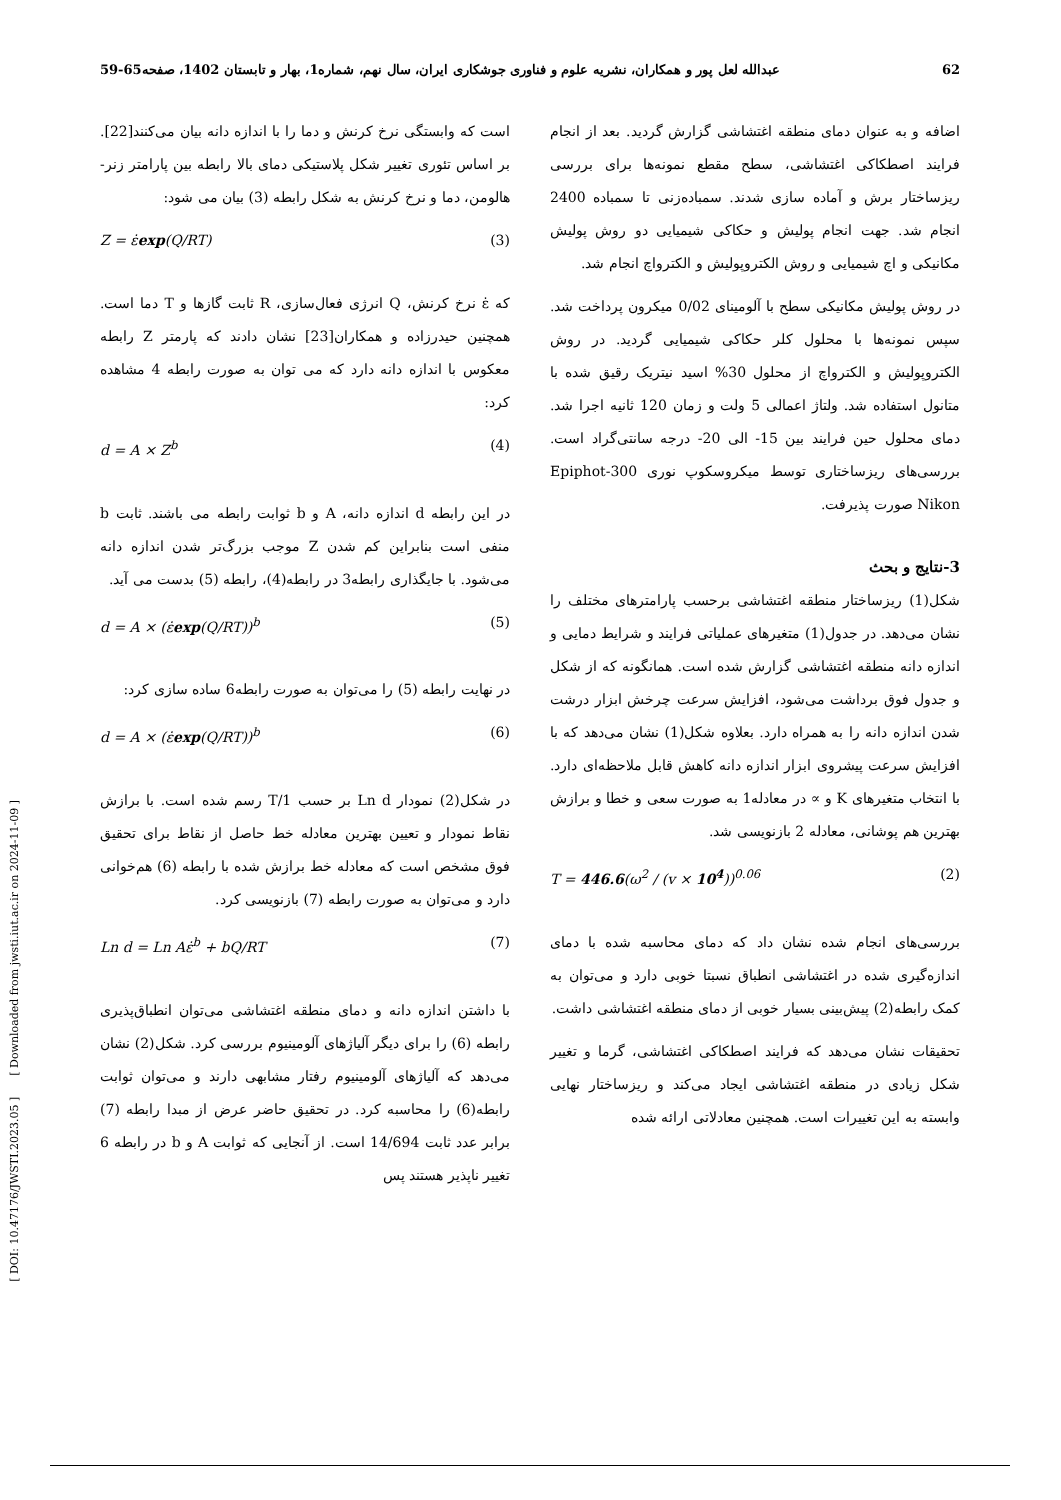62 عبدالله لعل پور و همکاران، نشریه علوم و فناوری جوشکاری ایران، سال نهم، شماره1، بهار و تابستان 1402، صفحه65-59
اضافه و به عنوان دمای منطقه اغتشاشی گزارش گردید. بعد از انجام فرایند اصطکاکی اغتشاشی، سطح مقطع نمونه‌ها برای بررسی ریزساختار برش و آماده سازی شدند. سمباده‌زنی تا سمباده 2400 انجام شد. جهت انجام پولیش و حکاکی شیمیایی دو روش پولیش مکانیکی و اچ شیمیایی و روش الکتروپولیش و الکترواچ انجام شد.
در روش پولیش مکانیکی سطح با آلومینای 0/02 میکرون پرداخت شد. سپس نمونه‌ها با محلول کلر حکاکی شیمیایی گردید. در روش الکتروپولیش و الکترواچ از محلول 30% اسید نیتریک رقیق شده با متانول استفاده شد. ولتاژ اعمالی 5 ولت و زمان 120 ثانیه اجرا شد. دمای محلول حین فرایند بین 15- الی 20- درجه سانتی‌گراد است. بررسی‌های ریزساختاری توسط میکروسکوپ نوری Epiphot-300 Nikon صورت پذیرفت.
3-نتایج و بحث
شکل(1) ریزساختار منطقه اغتشاشی برحسب پارامترهای مختلف را نشان می‌دهد. در جدول(1) متغیرهای عملیاتی فرایند و شرایط دمایی و اندازه دانه منطقه اغتشاشی گزارش شده است. همانگونه که از شکل و جدول فوق برداشت می‌شود، افزایش سرعت چرخش ابزار درشت شدن اندازه دانه را به همراه دارد. بعلاوه شکل(1) نشان می‌دهد که با افزایش سرعت پیشروی ابزار اندازه دانه کاهش قابل ملاحظه‌ای دارد. با انتخاب متغیرهای K و ∝ در معادله1 به صورت سعی و خطا و برازش بهترین هم پوشانی، معادله 2 بازنویسی شد.
T = 446.6(ω<sup>2</sup> / (v × 10<sup>4</sup>))<sup>0.06</sup> (2)
بررسی‌های انجام شده نشان داد که دمای محاسبه شده با دمای اندازه‌گیری شده در اغتشاشی انطباق نسبتا خوبی دارد و می‌توان به کمک رابطه(2) پیش‌بینی بسیار خوبی از دمای منطقه اغتشاشی داشت.
تحقیقات نشان می‌دهد که فرایند اصطکاکی اغتشاشی، گرما و تغییر شکل زیادی در منطقه اغتشاشی ایجاد می‌کند و ریزساختار نهایی وابسته به این تغییرات است. همچنین معادلاتی ارائه شده
است که وابستگی نرخ کرنش و دما را با اندازه دانه بیان می‌کنند[22]. بر اساس تئوری تغییر شکل پلاستیکی دمای بالا رابطه بین پارامتر زنر-هالومن، دما و نرخ کرنش به شکل رابطه (3) بیان می شود:
Z = ε̇exp(Q/RT) (3)
که ε̇ نرخ کرنش، Q انرژی فعال‌سازی، R ثابت گازها و T دما است. همچنین حیدرزاده و همکاران[23] نشان دادند که پارمتر Z رابطه معکوس با اندازه دانه دارد که می توان به صورت رابطه 4 مشاهده کرد:
d = A × Z<sup>b</sup> (4)
در این رابطه d اندازه دانه، A و b ثوابت رابطه می باشند. ثابت b منفی است بنابراین کم شدن Z موجب بزرگ‌تر شدن اندازه دانه می‌شود. با جایگذاری رابطه3 در رابطه(4)، رابطه (5) بدست می آید.
d = A × (ε̇exp(Q/RT))<sup>b</sup> (5)
در نهایت رابطه (5) را می‌توان به صورت رابطه6 ساده سازی کرد:
d = A × (ε̇exp(Q/RT))<sup>b</sup> (6)
در شکل(2) نمودار Ln d بر حسب 1/T رسم شده است. با برازش نقاط نمودار و تعیین بهترین معادله خط حاصل از نقاط برای تحقیق فوق مشخص است که معادله خط برازش شده با رابطه (6) هم‌خوانی دارد و می‌توان به صورت رابطه (7) بازنویسی کرد.
Ln d = Ln Aε̇<sup>b</sup> + bQ/RT (7)
با داشتن اندازه دانه و دمای منطقه اغتشاشی می‌توان انطباق‌پذیری رابطه (6) را برای دیگر آلیاژهای آلومینیوم بررسی کرد. شکل(2) نشان می‌دهد که آلیاژهای آلومینیوم رفتار مشابهی دارند و می‌توان ثوابت رابطه(6) را محاسبه کرد. در تحقیق حاضر عرض از مبدا رابطه (7) برابر عدد ثابت 14/694 است. از آنجایی که ثوابت A و b در رابطه 6 تغییر ناپذیر هستند پس
[ DOI: 10.47176/JWSTI.2023.05 ] [ Downloaded from jwsti.iut.ac.ir on 2024-11-09 ]